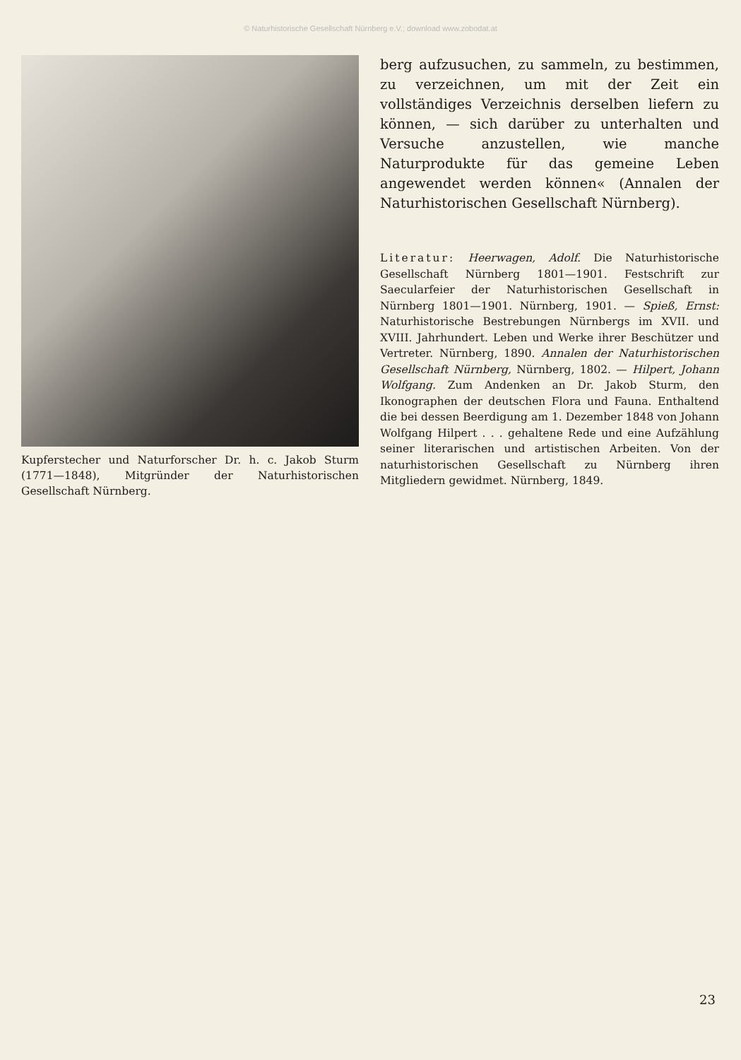© Naturhistorische Gesellschaft Nürnberg e.V.; download www.zobodat.at
Kupferstecher und Naturforscher Dr. h. c. Jakob Sturm (1771—1848), Mitgründer der Naturhistorischen Gesellschaft Nürnberg.
berg aufzusuchen, zu sammeln, zu bestimmen, zu verzeichnen, um mit der Zeit ein vollständiges Verzeichnis derselben liefern zu können, — sich darüber zu unterhalten und Versuche anzustellen, wie manche Naturprodukte für das gemeine Leben angewendet werden können« (Annalen der Naturhistorischen Gesellschaft Nürnberg).
Literatur: Heerwagen, Adolf. Die Naturhistorische Gesellschaft Nürnberg 1801—1901. Festschrift zur Saecularfeier der Naturhistorischen Gesellschaft in Nürnberg 1801—1901. Nürnberg, 1901. — Spieß, Ernst: Naturhistorische Bestrebungen Nürnbergs im XVII. und XVIII. Jahrhundert. Leben und Werke ihrer Beschützer und Vertreter. Nürnberg, 1890. Annalen der Naturhistorischen Gesellschaft Nürnberg, Nürnberg, 1802. — Hilpert, Johann Wolfgang. Zum Andenken an Dr. Jakob Sturm, den Ikonographen der deutschen Flora und Fauna. Enthaltend die bei dessen Beerdigung am 1. Dezember 1848 von Johann Wolfgang Hilpert . . . gehaltene Rede und eine Aufzählung seiner literarischen und artistischen Arbeiten. Von der naturhistorischen Gesellschaft zu Nürnberg ihren Mitgliedern gewidmet. Nürnberg, 1849.
23